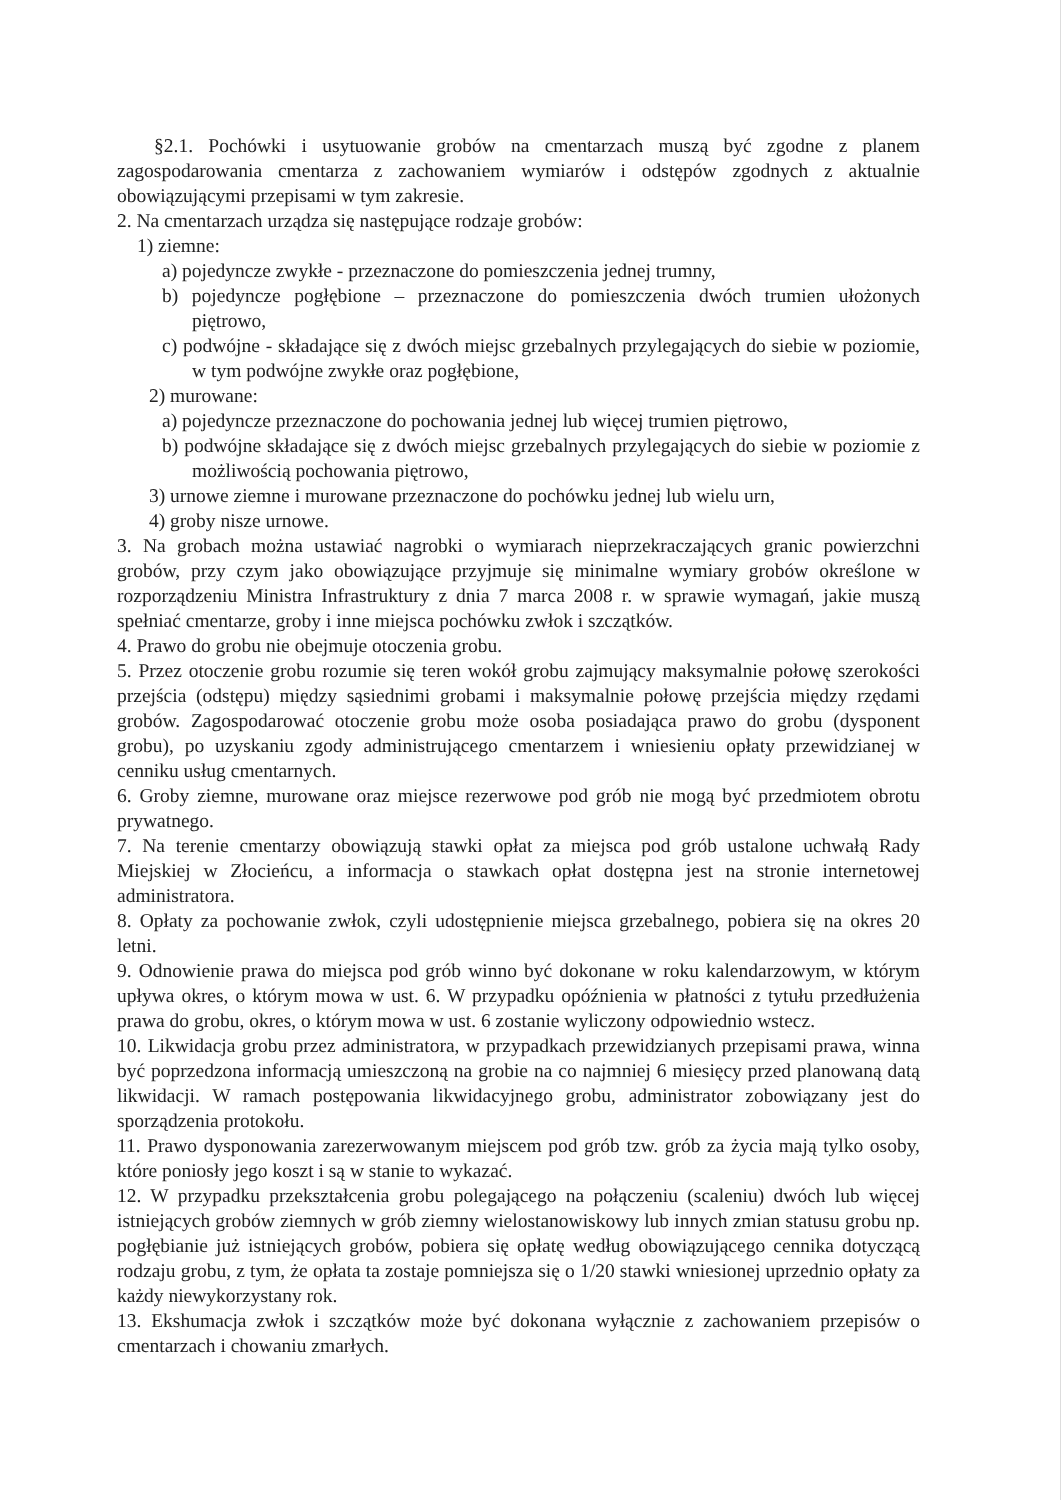§2.1. Pochówki i usytuowanie grobów na cmentarzach muszą być zgodne z planem zagospodarowania cmentarza z zachowaniem wymiarów i odstępów zgodnych z aktualnie obowiązującymi przepisami w tym zakresie.
2. Na cmentarzach urządza się następujące rodzaje grobów:
1) ziemne:
a) pojedyncze zwykłe - przeznaczone do pomieszczenia jednej trumny,
b) pojedyncze pogłębione – przeznaczone do pomieszczenia dwóch trumien ułożonych piętrowo,
c) podwójne - składające się z dwóch miejsc grzebalnych przylegających do siebie w poziomie, w tym podwójne zwykłe oraz pogłębione,
2) murowane:
a) pojedyncze przeznaczone do pochowania jednej lub więcej trumien piętrowo,
b) podwójne składające się z dwóch miejsc grzebalnych przylegających do siebie w poziomie z możliwością pochowania piętrowo,
3) urnowe ziemne i murowane przeznaczone do pochówku jednej lub wielu urn,
4) groby nisze urnowe.
3. Na grobach można ustawiać nagrobki o wymiarach nieprzekraczających granic powierzchni grobów, przy czym jako obowiązujące przyjmuje się minimalne wymiary grobów określone w rozporządzeniu Ministra Infrastruktury z dnia 7 marca 2008 r. w sprawie wymagań, jakie muszą spełniać cmentarze, groby i inne miejsca pochówku zwłok i szczątków.
4. Prawo do grobu nie obejmuje otoczenia grobu.
5. Przez otoczenie grobu rozumie się teren wokół grobu zajmujący maksymalnie połowę szerokości przejścia (odstępu) między sąsiednimi grobami i maksymalnie połowę przejścia między rzędami grobów. Zagospodarować otoczenie grobu może osoba posiadająca prawo do grobu (dysponent grobu), po uzyskaniu zgody administrującego cmentarzem i wniesieniu opłaty przewidzianej w cenniku usług cmentarnych.
6. Groby ziemne, murowane oraz miejsce rezerwowe pod grób nie mogą być przedmiotem obrotu prywatnego.
7. Na terenie cmentarzy obowiązują stawki opłat za miejsca pod grób ustalone uchwałą Rady Miejskiej w Złocieńcu, a informacja o stawkach opłat dostępna jest na stronie internetowej administratora.
8. Opłaty za pochowanie zwłok, czyli udostępnienie miejsca grzebalnego, pobiera się na okres 20 letni.
9. Odnowienie prawa do miejsca pod grób winno być dokonane w roku kalendarzowym, w którym upływa okres, o którym mowa w ust. 6. W przypadku opóźnienia w płatności z tytułu przedłużenia prawa do grobu, okres, o którym mowa w ust. 6 zostanie wyliczony odpowiednio wstecz.
10. Likwidacja grobu przez administratora, w przypadkach przewidzianych przepisami prawa, winna być poprzedzona informacją umieszczoną na grobie na co najmniej 6 miesięcy przed planowaną datą likwidacji. W ramach postępowania likwidacyjnego grobu, administrator zobowiązany jest do sporządzenia protokołu.
11. Prawo dysponowania zarezerwowanym miejscem pod grób tzw. grób za życia mają tylko osoby, które poniosły jego koszt i są w stanie to wykazać.
12. W przypadku przekształcenia grobu polegającego na połączeniu (scaleniu) dwóch lub więcej istniejących grobów ziemnych w grób ziemny wielostanowiskowy lub innych zmian statusu grobu np. pogłębianie już istniejących grobów, pobiera się opłatę według obowiązującego cennika dotyczącą rodzaju grobu, z tym, że opłata ta zostaje pomniejsza się o 1/20 stawki wniesionej uprzednio opłaty za każdy niewykorzystany rok.
13. Ekshumacja zwłok i szczątków może być dokonana wyłącznie z zachowaniem przepisów o cmentarzach i chowaniu zmarłych.